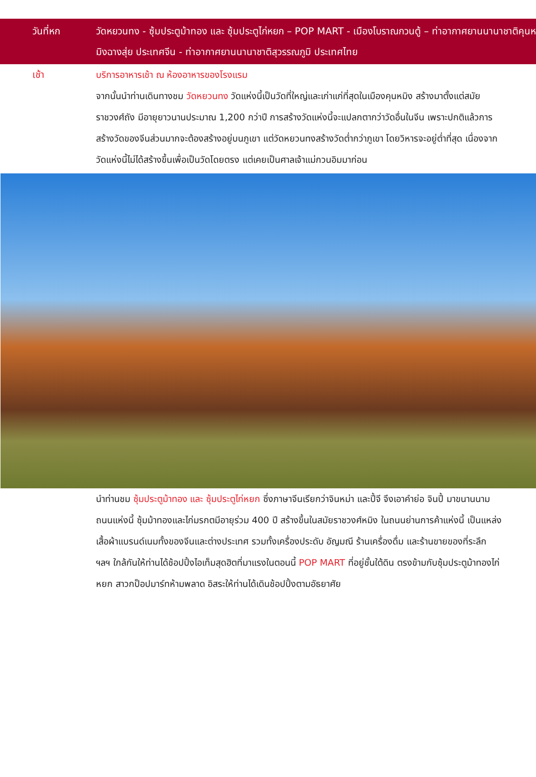วันที่หก วัดหยวนทง - ซุ้มประตูม้าทอง และ ซุ้มประตูไก่หยก – POP MART - เมืองโบราณกวนตู้ – ท่าอากาศยานนานาชาติคุนหมิงฉางสุ่ย ประเทศจีน - ท่าอากาศยานนานาชาติสุวรรณภูมิ ประเทศไทย
เช้า
บริการอาหารเช้า ณ ห้องอาหารของโรงแรม
จากนั้นนำท่านเดินทางชม วัดหยวนทง วัดแห่งนี้เป็นวัดที่ใหญ่และเก่าแก่ที่สุดในเมืองคุนหมิง สร้างมาตั้งแต่สมัยราชวงศ์ถัง มีอายุยาวนานประมาณ 1,200 กว่าปี การสร้างวัดแห่งนี้จะแปลกตากว่าวัดอื่นในจีน เพราะปกติแล้วการสร้างวัดของจีนส่วนมากจะต้องสร้างอยู่บนภูเขา แต่วัดหยวนทงสร้างวัดต่ำกว่าภูเขา โดยวิหารจะอยู่ต่ำที่สุด เนื่องจากวัดแห่งนี้ไม่ได้สร้างขึ้นเพื่อเป็นวัดโดยตรง แต่เคยเป็นศาลเจ้าแม่กวนอิมมาก่อน
นำท่านชม ซุ้มประตูม้าทอง และ ซุ้มประตูไก่หยก ซึ่งภาษาจีนเรียกว่าจินหม่า และปี้จี จึงเอาคำย่อ จินปี้ มาขนานนามถนนแห่งนี้ ซุ้มม้าทองและไก่มรกตมีอายุร่วม 400 ปี สร้างขึ้นในสมัยราชวงศ์หมิง ในถนนย่านการค้าแห่งนี้ เป็นแหล่งเสื้อผ้าแบรนด์เนมทั้งของจีนและต่างประเทศ รวมทั้งเครื่องประดับ อัญมณี ร้านเครื่องดื่ม และร้านขายของที่ระลึก ฯลฯ ใกล้กันให้ท่านได้ช้อปปิ้งไอเท็มสุดฮิตที่มาแรงในตอนนี้ POP MART ที่อยู่ชั้นใต้ดิน ตรงข้ามกับซุ้มประตูม้าทองไก่หยก สาวกป็อปมาร์ทห้ามพลาด อิสระให้ท่านได้เดินช้อปปิ้งตามอัธยาศัย